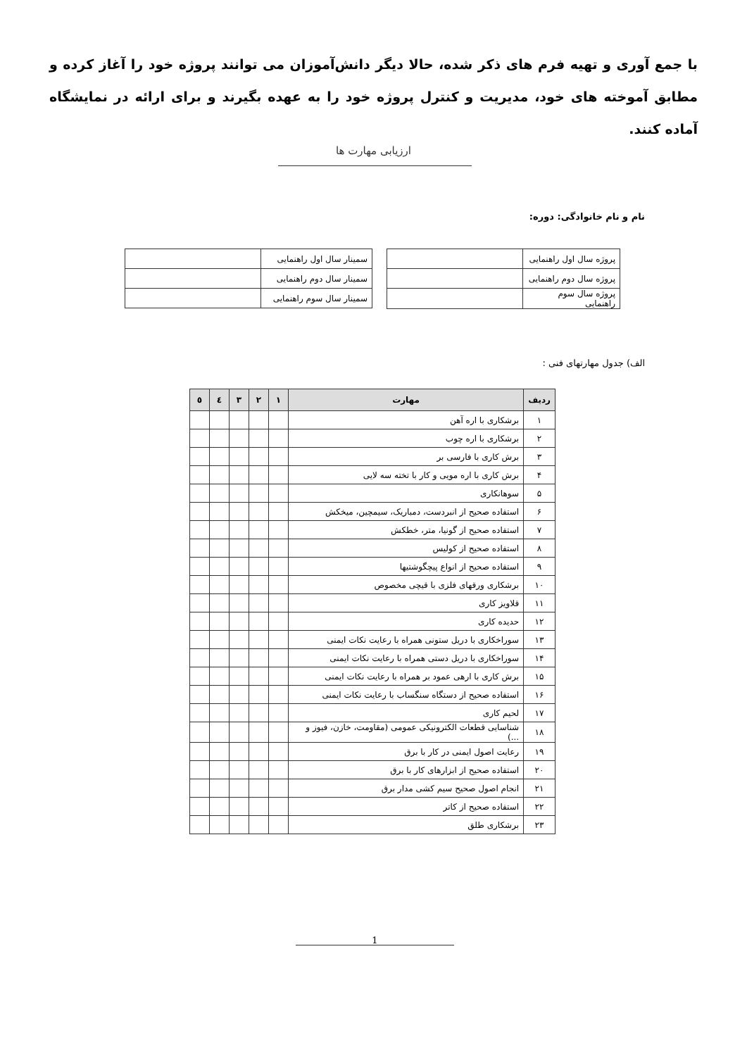با جمع آوری و تهیه فرم های ذکر شده، حالا دیگر دانش‌آموزان می توانند پروژه خود را آغاز کرده و مطابق آموخته های خود، مدیریت و کنترل پروژه خود را به عهده بگیرند و برای ارائه در نمایشگاه آماده کنند.
ارزیابی مهارت ها
نام و نام خانوادگی: دوره:
| پروژه سال اول راهنمایی | |
| پروژه سال دوم راهنمایی | |
| پروژه سال سوم راهنمایی | |
| سمینار سال اول راهنمایی | |
| سمینار سال دوم راهنمایی | |
| سمینار سال سوم راهنمایی | |
الف) جدول مهارتهای فنی :
| ردیف | مهارت | ۱ | ۲ | ۳ | ٤ | ٥ |
| --- | --- | --- | --- | --- | --- | --- |
| ۱ | برشکاری با اره آهن | | | | | |
| ۲ | برشکاری با اره چوب | | | | | |
| ۳ | برش کاری با فارسی بر | | | | | |
| ۴ | برش کاری با اره مویی و کار با تخته سه لایی | | | | | |
| ۵ | سوهانکاری | | | | | |
| ۶ | استفاده صحیح از انبردست، دمباریک، سیمچین، میخکش | | | | | |
| ۷ | استفاده صحیح از گونیا، متر، خطکش | | | | | |
| ۸ | استفاده صحیح از کولیس | | | | | |
| ۹ | استفاده صحیح از انواع پیچگوشتیها | | | | | |
| ۱۰ | برشکاری ورقهای فلزی با قیچی مخصوص | | | | | |
| ۱۱ | قلاویز کاری | | | | | |
| ۱۲ | حدیده کاری | | | | | |
| ۱۳ | سوراخکاری با دریل ستونی همراه با رعایت نکات ایمنی | | | | | |
| ۱۴ | سوراخکاری با دریل دستی همراه با رعایت نکات ایمنی | | | | | |
| ۱۵ | برش کاری با ارهی عمود بر همراه با رعایت نکات ایمنی | | | | | |
| ۱۶ | استفاده صحیح از دستگاه سنگساب با رعایت نکات ایمنی | | | | | |
| ۱۷ | لحیم کاری | | | | | |
| ۱۸ | شناسایی قطعات الکترونیکی عمومی (مقاومت، خازن، فیوز و ...) | | | | | |
| ۱۹ | رعایت اصول ایمنی در کار با برق | | | | | |
| ۲۰ | استفاده صحیح از ابزارهای کار با برق | | | | | |
| ۲۱ | انجام اصول صحیح سیم کشی مدار برق | | | | | |
| ۲۲ | استفاده صحیح از کاتر | | | | | |
| ۲۳ | برشکاری طلق | | | | | |
1